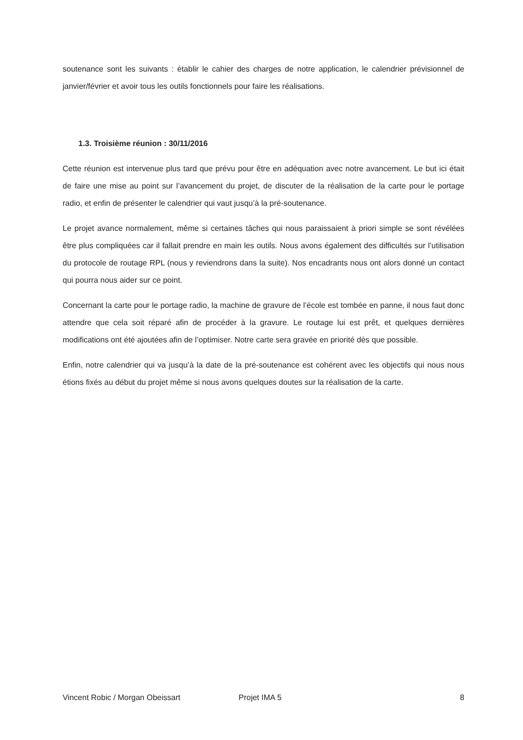soutenance sont les suivants : établir le cahier des charges de notre application, le calendrier prévisionnel de janvier/février et avoir tous les outils fonctionnels pour faire les réalisations.
1.3. Troisième réunion : 30/11/2016
Cette réunion est intervenue plus tard que prévu pour être en adéquation avec notre avancement. Le but ici était de faire une mise au point sur l’avancement du projet, de discuter de la réalisation de la carte pour le portage radio, et enfin de présenter le calendrier qui vaut jusqu’à la pré-soutenance.
Le projet avance normalement, même si certaines tâches qui nous paraissaient à priori simple se sont révélées être plus compliquées car il fallait prendre en main les outils. Nous avons également des difficultés sur l’utilisation du protocole de routage RPL (nous y reviendrons dans la suite). Nos encadrants nous ont alors donné un contact qui pourra nous aider sur ce point.
Concernant la carte pour le portage radio, la machine de gravure de l’école est tombée en panne, il nous faut donc attendre que cela soit réparé afin de procéder à la gravure. Le routage lui est prêt, et quelques dernières modifications ont été ajoutées afin de l’optimiser. Notre carte sera gravée en priorité dès que possible.
Enfin, notre calendrier qui va jusqu’à la date de la pré-soutenance est cohérent avec les objectifs qui nous nous étions fixés au début du projet même si nous avons quelques doutes sur la réalisation de la carte.
Vincent Robic / Morgan Obeissart Projet IMA 5 8